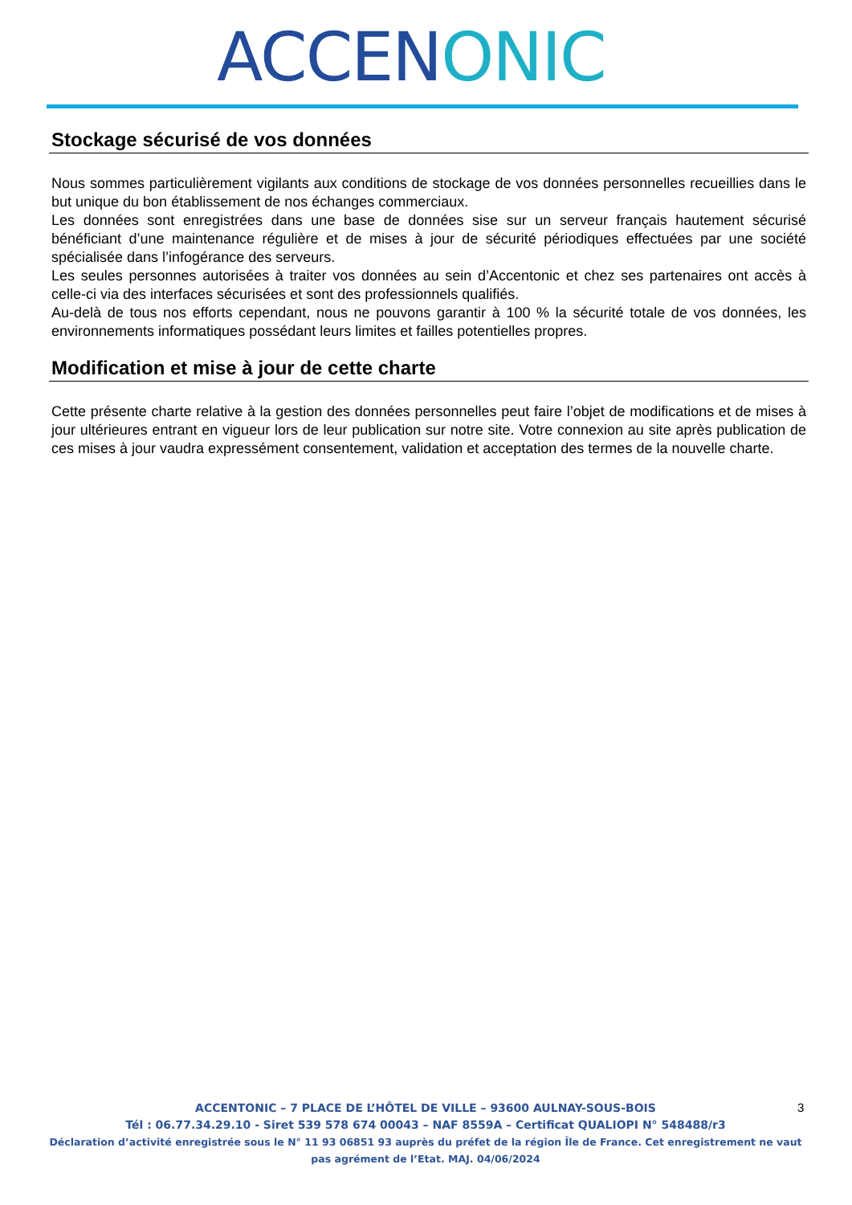ACCEN ONIC
Stockage sécurisé de vos données
Nous sommes particulièrement vigilants aux conditions de stockage de vos données personnelles recueillies dans le but unique du bon établissement de nos échanges commerciaux.
Les données sont enregistrées dans une base de données sise sur un serveur français hautement sécurisé bénéficiant d’une maintenance régulière et de mises à jour de sécurité périodiques effectuées par une société spécialisée dans l’infogérance des serveurs.
Les seules personnes autorisées à traiter vos données au sein d’Accentonic et chez ses partenaires ont accès à celle-ci via des interfaces sécurisées et sont des professionnels qualifiés.
Au-delà de tous nos efforts cependant, nous ne pouvons garantir à 100 % la sécurité totale de vos données, les environnements informatiques possédant leurs limites et failles potentielles propres.
Modification et mise à jour de cette charte
Cette présente charte relative à la gestion des données personnelles peut faire l’objet de modifications et de mises à jour ultérieures entrant en vigueur lors de leur publication sur notre site. Votre connexion au site après publication de ces mises à jour vaudra expressément consentement, validation et acceptation des termes de la nouvelle charte.
ACCENTONIC – 7 PLACE DE L’HÔTEL DE VILLE – 93600 AULNAY-SOUS-BOIS
Tél : 06.77.34.29.10 - Siret 539 578 674 00043 – NAF 8559A – Certificat QUALIOPI N° 548488/r3
Déclaration d’activité enregistrée sous le N° 11 93 06851 93 auprès du préfet de la région Île de France. Cet enregistrement ne vaut pas agrément de l’Etat. MAJ. 04/06/2024
3